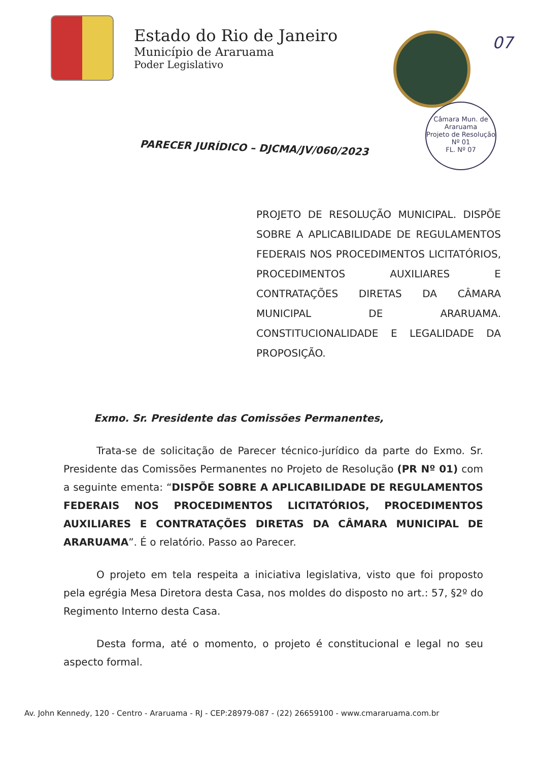Estado do Rio de Janeiro
Município de Araruama
Poder Legislativo
07
Câmara Mun. de Araruama
Projeto de Resolução
Nº 01
FL. Nº 07
PARECER JURÍDICO – DJCMA/JV/060/2023
PROJETO DE RESOLUÇÃO MUNICIPAL. DISPÕE SOBRE A APLICABILIDADE DE REGULAMENTOS FEDERAIS NOS PROCEDIMENTOS LICITATÓRIOS, PROCEDIMENTOS AUXILIARES E CONTRATAÇÕES DIRETAS DA CÂMARA MUNICIPAL DE ARARUAMA. CONSTITUCIONALIDADE E LEGALIDADE DA PROPOSIÇÃO.
Exmo. Sr. Presidente das Comissões Permanentes,
Trata-se de solicitação de Parecer técnico-jurídico da parte do Exmo. Sr. Presidente das Comissões Permanentes no Projeto de Resolução (PR Nº 01) com a seguinte ementa: “DISPÕE SOBRE A APLICABILIDADE DE REGULAMENTOS FEDERAIS NOS PROCEDIMENTOS LICITATÓRIOS, PROCEDIMENTOS AUXILIARES E CONTRATAÇÕES DIRETAS DA CÂMARA MUNICIPAL DE ARARUAMA”. É o relatório. Passo ao Parecer.
O projeto em tela respeita a iniciativa legislativa, visto que foi proposto pela egrégia Mesa Diretora desta Casa, nos moldes do disposto no art.: 57, §2º do Regimento Interno desta Casa.
Desta forma, até o momento, o projeto é constitucional e legal no seu aspecto formal.
Av. John Kennedy, 120 - Centro - Araruama - RJ - CEP:28979-087 - (22) 26659100 - www.cmararuama.com.br